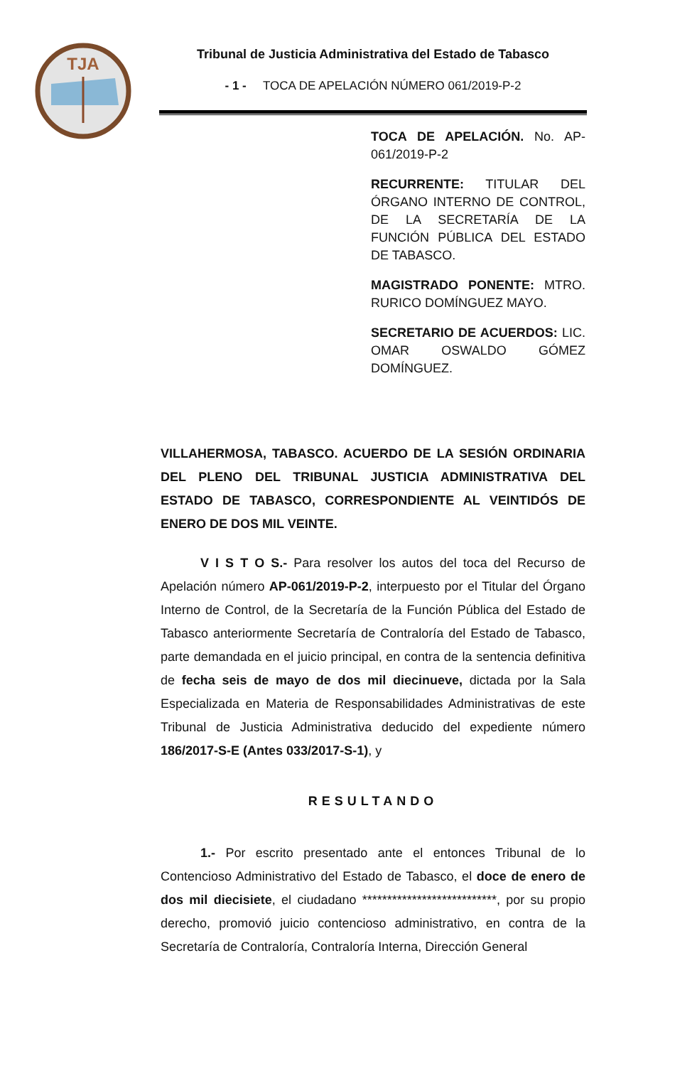TJA
Tribunal de Justicia Administrativa del Estado de Tabasco
- 1 - TOCA DE APELACIÓN NÚMERO 061/2019-P-2
TOCA DE APELACIÓN. No. AP-061/2019-P-2
RECURRENTE: TITULAR DEL ÓRGANO INTERNO DE CONTROL, DE LA SECRETARÍA DE LA FUNCIÓN PÚBLICA DEL ESTADO DE TABASCO.
MAGISTRADO PONENTE: MTRO. RURICO DOMÍNGUEZ MAYO.
SECRETARIO DE ACUERDOS: LIC. OMAR OSWALDO GÓMEZ DOMÍNGUEZ.
VILLAHERMOSA, TABASCO. ACUERDO DE LA SESIÓN ORDINARIA DEL PLENO DEL TRIBUNAL JUSTICIA ADMINISTRATIVA DEL ESTADO DE TABASCO, CORRESPONDIENTE AL VEINTIDÓS DE ENERO DE DOS MIL VEINTE.
V I S T O S.- Para resolver los autos del toca del Recurso de Apelación número AP-061/2019-P-2, interpuesto por el Titular del Órgano Interno de Control, de la Secretaría de la Función Pública del Estado de Tabasco anteriormente Secretaría de Contraloría del Estado de Tabasco, parte demandada en el juicio principal, en contra de la sentencia definitiva de fecha seis de mayo de dos mil diecinueve, dictada por la Sala Especializada en Materia de Responsabilidades Administrativas de este Tribunal de Justicia Administrativa deducido del expediente número 186/2017-S-E (Antes 033/2017-S-1), y
RESULTANDO
1.- Por escrito presentado ante el entonces Tribunal de lo Contencioso Administrativo del Estado de Tabasco, el doce de enero de dos mil diecisiete, el ciudadano ***************************, por su propio derecho, promovió juicio contencioso administrativo, en contra de la Secretaría de Contraloría, Contraloría Interna, Dirección General